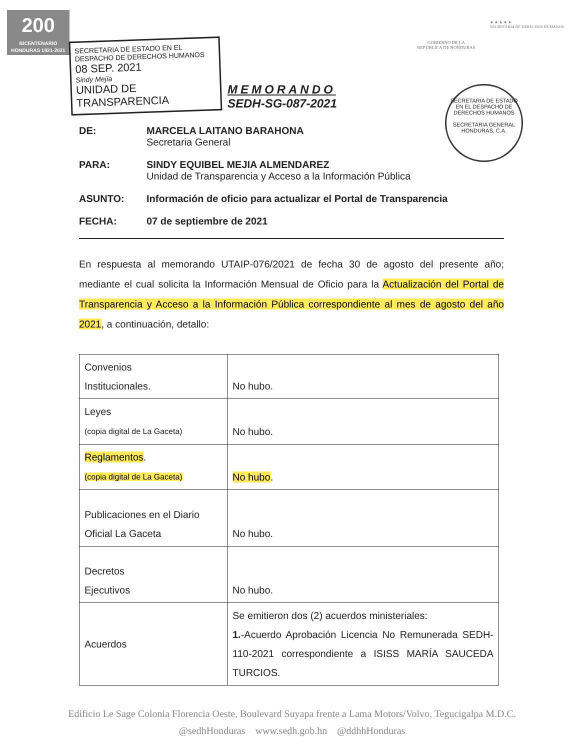200
BICENTENARIO HONDURAS 1821-2021
GOBIERNO DE LA
REPÚBLICA DE HONDURAS
★ ★ ★ ★ ★
SECRETARÍA DE DERECHOS HUMANOS
SECRETARIA DE ESTADO EN EL
DESPACHO DE DERECHOS HUMANOS
08 SEP. 2021
Sindy Mejía
UNIDAD DE TRANSPARENCIA
MEMORANDO
SEDH-SG-087-2021
SECRETARIA DE ESTADO EN EL DESPACHO DE DERECHOS HUMANOS
SECRETARIA GENERAL
HONDURAS, C.A.
DE: MARCELA LAITANO BARAHONA
Secretaria General
PARA: SINDY EQUIBEL MEJIA ALMENDAREZ
Unidad de Transparencia y Acceso a la Información Pública
ASUNTO: Información de oficio para actualizar el Portal de Transparencia
FECHA: 07 de septiembre de 2021
En respuesta al memorando UTAIP-076/2021 de fecha 30 de agosto del presente año; mediante el cual solicita la Información Mensual de Oficio para la Actualización del Portal de Transparencia y Acceso a la Información Pública correspondiente al mes de agosto del año 2021, a continuación, detallo:
| Convenios Institucionales. | No hubo. |
| Leyes (copia digital de La Gaceta) | No hubo. |
| Reglamentos . (copia digital de La Gaceta) | No hubo . |
| Publicaciones en el Diario Oficial La Gaceta | No hubo. |
| Decretos Ejecutivos | No hubo. |
| Acuerdos | Se emitieron dos (2) acuerdos ministeriales: 1. -Acuerdo Aprobación Licencia No Remunerada SEDH-110-2021 correspondiente a ISISS MARÍA SAUCEDA TURCIOS. |
Edificio Le Sage Colonia Florencia Oeste, Boulevard Suyapa frente a Lama Motors/Volvo, Tegucigalpa M.D.C.
@sedhHonduras www.sedh.gob.hn @ddhhHonduras